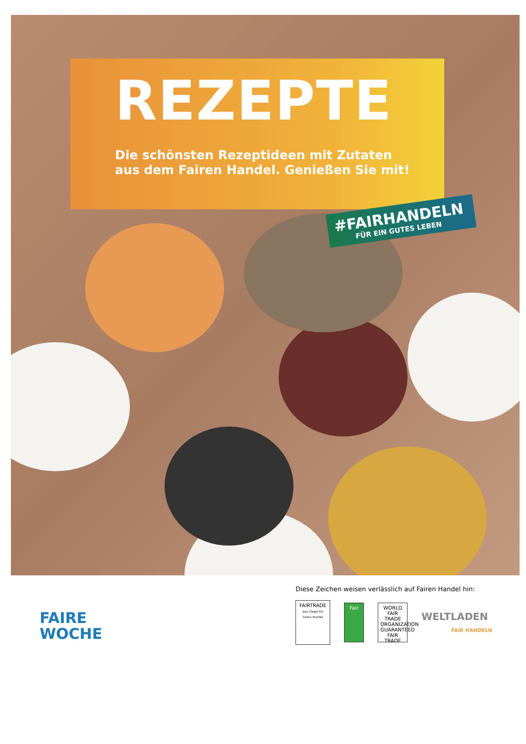REZEPTE
Die schönsten Rezeptideen mit Zutaten
aus dem Fairen Handel. Genießen Sie mit!
#FAIRHANDELN
FÜR EIN GUTES LEBEN
FAIRE
WOCHE
Diese Zeichen weisen verlässlich auf Fairen Handel hin:
FAIRTRADE
Das Siegel für fairen Handel
Fair
WORLD FAIR TRADE ORGANIZATION
GUARANTEED FAIR TRADE
WELTLADEN
FAIR HANDELN